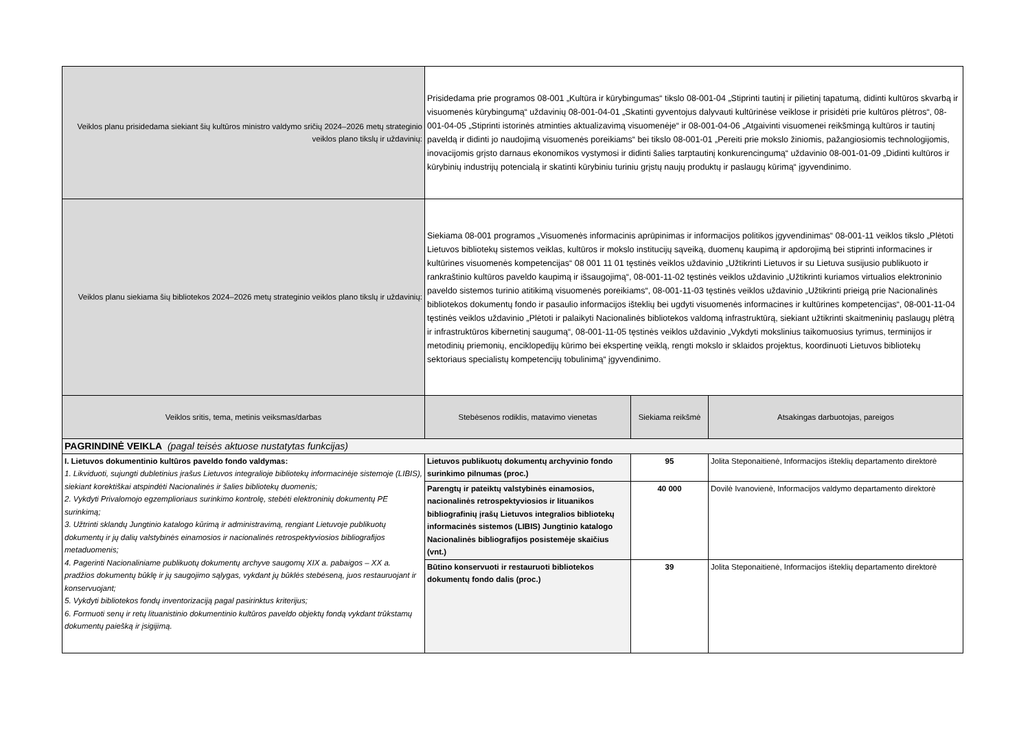| Veiklos planu prisidedama siekiant šių kultūros ministro valdymo sričių 2024–2026 metų strateginio veiklos plano tikslų ir uždavinių: | Prisidedama prie programos 08-001 „Kultūra ir kūrybingumas“ tikslo 08-001-04 „Stiprinti tautinį ir pilietinį tapatumą, didinti kultūros skvarbą ir visuomenės kūrybingumą“ uždavinių 08-001-04-01 „Skatinti gyventojus dalyvauti kultūrinėse veiklose ir prisidėti prie kultūros plėtros“, 08-001-04-05 „Stiprinti istorinės atminties aktualizavimą visuomenėje“ ir 08-001-04-06 „Atgaivinti visuomenei reikšmingą kultūros ir tautinį paveldą ir didinti jo naudojimą visuomenės poreikiams“ bei tikslo 08-001-01 „Pereiti prie mokslo žiniomis, pažangiosiomis technologijomis, inovacijomis grįsto darnaus ekonomikos vystymosi ir didinti šalies tarptautinį konkurencingumą“ uždavinio 08-001-01-09 „Didinti kultūros ir kūrybinių industrijų potencialą ir skatinti kūrybiniu turiniu grįstų naujų produktų ir paslaugų kūrimą“ įgyvendinimo. | | |
| Veiklos planu siekiama šių bibliotekos 2024–2026 metų strateginio veiklos plano tikslų ir uždavinių: | Siekiama 08-001 programos „Visuomenės informacinis aprūpinimas ir informacijos politikos įgyvendinimas“ 08-001-11 veiklos tikslo „Plėtoti Lietuvos bibliotekų sistemos veiklas, kultūros ir mokslo institucijų sąveiką, duomenų kaupimą ir apdorojimą bei stiprinti informacines ir kultūrines visuomenės kompetencijas“ 08 001 11 01 tęstinės veiklos uždavinio „Užtikrinti Lietuvos ir su Lietuva susijusio publikuoto ir rankraštinio kultūros paveldo kaupimą ir išsaugojimą“, 08-001-11-02 tęstinės veiklos uždavinio „Užtikrinti kuriamos virtualios elektroninio paveldo sistemos turinio atitikimą visuomenės poreikiams“, 08-001-11-03 tęstinės veiklos uždavinio „Užtikrinti prieigą prie Nacionalinės bibliotekos dokumentų fondo ir pasaulio informacijos išteklių bei ugdyti visuomenės informacines ir kultūrines kompetencijas“, 08-001-11-04 tęstinės veiklos uždavinio „Plėtoti ir palaikyti Nacionalinės bibliotekos valdomą infrastruktūrą, siekiant užtikrinti skaitmeninių paslaugų plėtrą ir infrastruktūros kibernetinį saugumą“, 08-001-11-05 tęstinės veiklos uždavinio „Vykdyti mokslinius taikomuosius tyrimus, terminijos ir metodinių priemonių, enciklopedijų kūrimo bei ekspertinę veiklą, rengti mokslo ir sklaidos projektus, koordinuoti Lietuvos bibliotekų sektoriaus specialistų kompetencijų tobulinimą“ įgyvendinimo. | | |
| Veiklos sritis, tema, metinis veiksmas/darbas | Stebėsenos rodiklis, matavimo vienetas | Siekiama reikšmė | Atsakingas darbuotojas, pareigos |
| PAGRINDINĖ VEIKLA (pagal teisės aktuose nustatytas funkcijas) | | | |
| I. Lietuvos dokumentinio kultūros paveldo fondo valdymas: 1. Likviduoti, sujungti dubletinius įrašus Lietuvos integralioje bibliotekų informacinėje sistemoje (LIBIS), siekiant korektiškai atspindėti Nacionalinės ir šalies bibliotekų duomenis; 2. Vykdyti Privalomojo egzemplioriaus surinkimo kontrolę, stebėti elektroninių dokumentų PE surinkimą; 3. Užtrinti sklandų Jungtinio katalogo kūrimą ir administravimą, rengiant Lietuvoje publikuotų dokumentų ir jų dalių valstybinės einamosios ir nacionalinės retrospektyviosios bibliografijos metaduomenis; 4. Pagerinti Nacionaliniame publikuotų dokumentų archyve saugomų XIX a. pabaigos – XX a. pradžios dokumentų būklę ir jų saugojimo sąlygas, vykdant jų būklės stebėseną, juos restauruojant ir konservuojant; 5. Vykdyti bibliotekos fondų inventorizaciją pagal pasirinktus kriterijus; 6. Formuoti senų ir retų lituanistinio dokumentinio kultūros paveldo objektų fondą vykdant trūkstamų dokumentų paiešką ir įsigijimą. | Lietuvos publikuotų dokumentų archyvinio fondo surinkimo pilnumas (proc.) | 95 | Jolita Steponaitienė, Informacijos išteklių departamento direktorė |
| | Parengtų ir pateiktų valstybinės einamosios, nacionalinės retrospektyviosios ir lituanikos bibliografinių įrašų Lietuvos integralios bibliotekų informacinės sistemos (LIBIS) Jungtinio katalogo Nacionalinės bibliografijos posistemėje skaičius (vnt.) | 40 000 | Dovilė Ivanovienė, Informacijos valdymo departamento direktorė |
| | Būtino konservuoti ir restauruoti bibliotekos dokumentų fondo dalis (proc.) | 39 | Jolita Steponaitienė, Informacijos išteklių departamento direktorė |